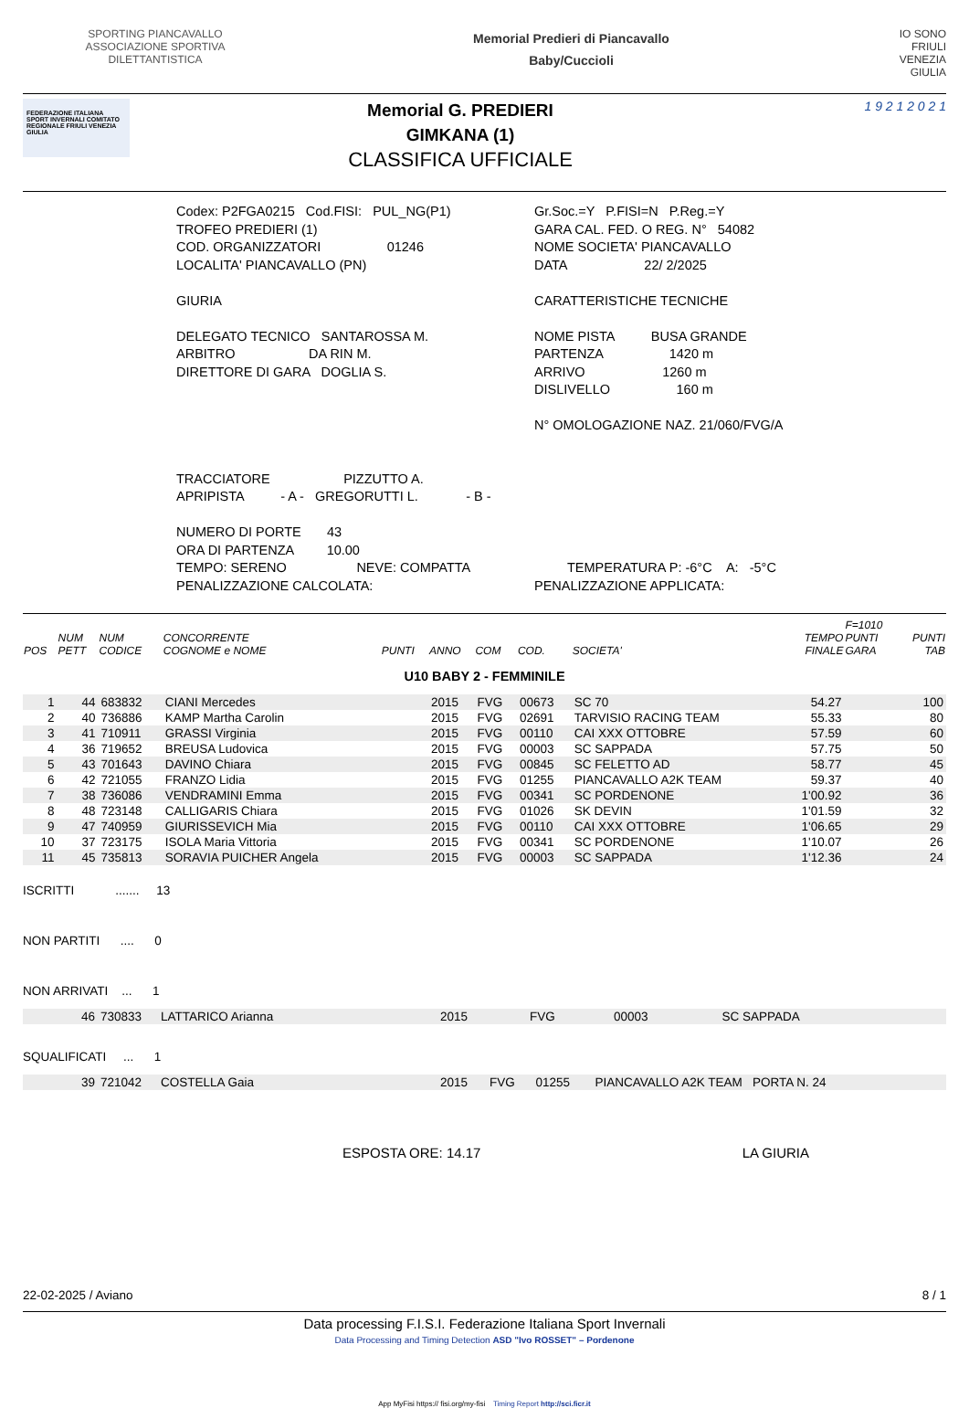SPORTING PIANCAVALLO ASSOCIAZIONE SPORTIVA DILETTANTISTICA
Memorial Predieri di Piancavallo
Baby/Cuccioli
IO SONO FRIULI VENEZIA GIULIA
FEDERAZIONE ITALIANA SPORT INVERNALI COMITATO REGIONALE FRIULI VENEZIA GIULIA
Memorial G. PREDIERI
GIMKANA (1)
CLASSIFICA UFFICIALE
1 9 2 1 2 0 2 1
Codex: P2FGA0215 Cod.FISI: PUL_NG(P1) Gr.Soc.=Y P.FISI=N P.Reg.=Y
TROFEO PREDIERI (1) GARA CAL. FED. O REG. N° 54082
COD. ORGANIZZATORI 01246 NOME SOCIETA' PIANCAVALLO
LOCALITA' PIANCAVALLO (PN) DATA 22/ 2/2025
GIURIA CARATTERISTICHE TECNICHE
DELEGATO TECNICO SANTAROSSA M. NOME PISTA BUSA GRANDE
ARBITRO DA RIN M. PARTENZA 1420 m
DIRETTORE DI GARA DOGLIA S. ARRIVO 1260 m
DISLIVELLO 160 m
N° OMOLOGAZIONE NAZ. 21/060/FVG/A
TRACCIATORE PIZZUTTO A.
APRIPISTA - A - GREGORUTTI L. - B -
NUMERO DI PORTE 43
ORA DI PARTENZA 10.00
TEMPO: SERENO NEVE: COMPATTA
TEMPERATURA P: -6°C A: -5°C
PENALIZZAZIONE CALCOLATA: PENALIZZAZIONE APPLICATA:
| POS | NUM PETT | NUM CODICE | CONCORRENTE COGNOME e NOME | PUNTI | ANNO | COM | COD. | SOCIETA' | TEMPO FINALE | F=1010 PUNTI GARA | PUNTI TAB |
| --- | --- | --- | --- | --- | --- | --- | --- | --- | --- | --- | --- |
| U10 BABY 2 - FEMMINILE | | | | | | | | | | | |
| 1 | 44 | 683832 | CIANI Mercedes | | 2015 | FVG | 00673 | SC 70 | 54.27 | | 100 |
| 2 | 40 | 736886 | KAMP Martha Carolin | | 2015 | FVG | 02691 | TARVISIO RACING TEAM | 55.33 | | 80 |
| 3 | 41 | 710911 | GRASSI Virginia | | 2015 | FVG | 00110 | CAI XXX OTTOBRE | 57.59 | | 60 |
| 4 | 36 | 719652 | BREUSA Ludovica | | 2015 | FVG | 00003 | SC SAPPADA | 57.75 | | 50 |
| 5 | 43 | 701643 | DAVINO Chiara | | 2015 | FVG | 00845 | SC FELETTO AD | 58.77 | | 45 |
| 6 | 42 | 721055 | FRANZO Lidia | | 2015 | FVG | 01255 | PIANCAVALLO A2K TEAM | 59.37 | | 40 |
| 7 | 38 | 736086 | VENDRAMINI Emma | | 2015 | FVG | 00341 | SC PORDENONE | 1'00.92 | | 36 |
| 8 | 48 | 723148 | CALLIGARIS Chiara | | 2015 | FVG | 01026 | SK DEVIN | 1'01.59 | | 32 |
| 9 | 47 | 740959 | GIURISSEVICH Mia | | 2015 | FVG | 00110 | CAI XXX OTTOBRE | 1'06.65 | | 29 |
| 10 | 37 | 723175 | ISOLA Maria Vittoria | | 2015 | FVG | 00341 | SC PORDENONE | 1'10.07 | | 26 |
| 11 | 45 | 735813 | SORAVIA PUICHER Angela | | 2015 | FVG | 00003 | SC SAPPADA | 1'12.36 | | 24 |
ISCRITTI ....... 13
NON PARTITI .... 0
NON ARRIVATI ... 1
| | 46 | 730833 | LATTARICO Arianna | 2015 | FVG | 00003 | SC SAPPADA |
SQUALIFICATI ... 1
| | 39 | 721042 | COSTELLA Gaia | 2015 | FVG | 01255 | PIANCAVALLO A2K TEAM PORTA N. 24 |
ESPOSTA ORE: 14.17 LA GIURIA
22-02-2025 / Aviano 8 / 1
Data processing F.I.S.I. Federazione Italiana Sport Invernali
Data Processing and Timing Detection ASD "Ivo ROSSET" – Pordenone
App MyFisi https:// fisi.org/my-fisi Timing Report http://sci.ficr.it